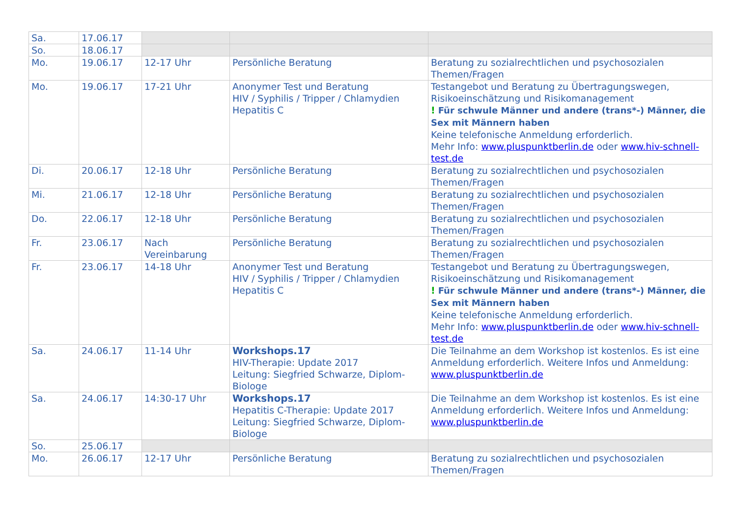| Sa. | 17.06.17 | | | |
| So. | 18.06.17 | | | |
| Mo. | 19.06.17 | 12-17 Uhr | Persönliche Beratung | Beratung zu sozialrechtlichen und psychosozialen Themen/Fragen |
| Mo. | 19.06.17 | 17-21 Uhr | Anonymer Test und Beratung HIV / Syphilis / Tripper / Chlamydien Hepatitis C | Testangebot und Beratung zu Übertragungswegen, Risikoeinschätzung und Risikomanagement ! Für schwule Männer und andere (trans*-) Männer, die Sex mit Männern haben Keine telefonische Anmeldung erforderlich. Mehr Info: www.pluspunktberlin.de oder www.hiv-schnell-test.de |
| Di. | 20.06.17 | 12-18 Uhr | Persönliche Beratung | Beratung zu sozialrechtlichen und psychosozialen Themen/Fragen |
| Mi. | 21.06.17 | 12-18 Uhr | Persönliche Beratung | Beratung zu sozialrechtlichen und psychosozialen Themen/Fragen |
| Do. | 22.06.17 | 12-18 Uhr | Persönliche Beratung | Beratung zu sozialrechtlichen und psychosozialen Themen/Fragen |
| Fr. | 23.06.17 | Nach Vereinbarung | Persönliche Beratung | Beratung zu sozialrechtlichen und psychosozialen Themen/Fragen |
| Fr. | 23.06.17 | 14-18 Uhr | Anonymer Test und Beratung HIV / Syphilis / Tripper / Chlamydien Hepatitis C | Testangebot und Beratung zu Übertragungswegen, Risikoeinschätzung und Risikomanagement ! Für schwule Männer und andere (trans*-) Männer, die Sex mit Männern haben Keine telefonische Anmeldung erforderlich. Mehr Info: www.pluspunktberlin.de oder www.hiv-schnell-test.de |
| Sa. | 24.06.17 | 11-14 Uhr | Workshops.17 HIV-Therapie: Update 2017 Leitung: Siegfried Schwarze, Diplom-Biologe | Die Teilnahme an dem Workshop ist kostenlos. Es ist eine Anmeldung erforderlich. Weitere Infos und Anmeldung: www.pluspunktberlin.de |
| Sa. | 24.06.17 | 14:30-17 Uhr | Workshops.17 Hepatitis C-Therapie: Update 2017 Leitung: Siegfried Schwarze, Diplom-Biologe | Die Teilnahme an dem Workshop ist kostenlos. Es ist eine Anmeldung erforderlich. Weitere Infos und Anmeldung: www.pluspunktberlin.de |
| So. | 25.06.17 | | | |
| Mo. | 26.06.17 | 12-17 Uhr | Persönliche Beratung | Beratung zu sozialrechtlichen und psychosozialen Themen/Fragen |